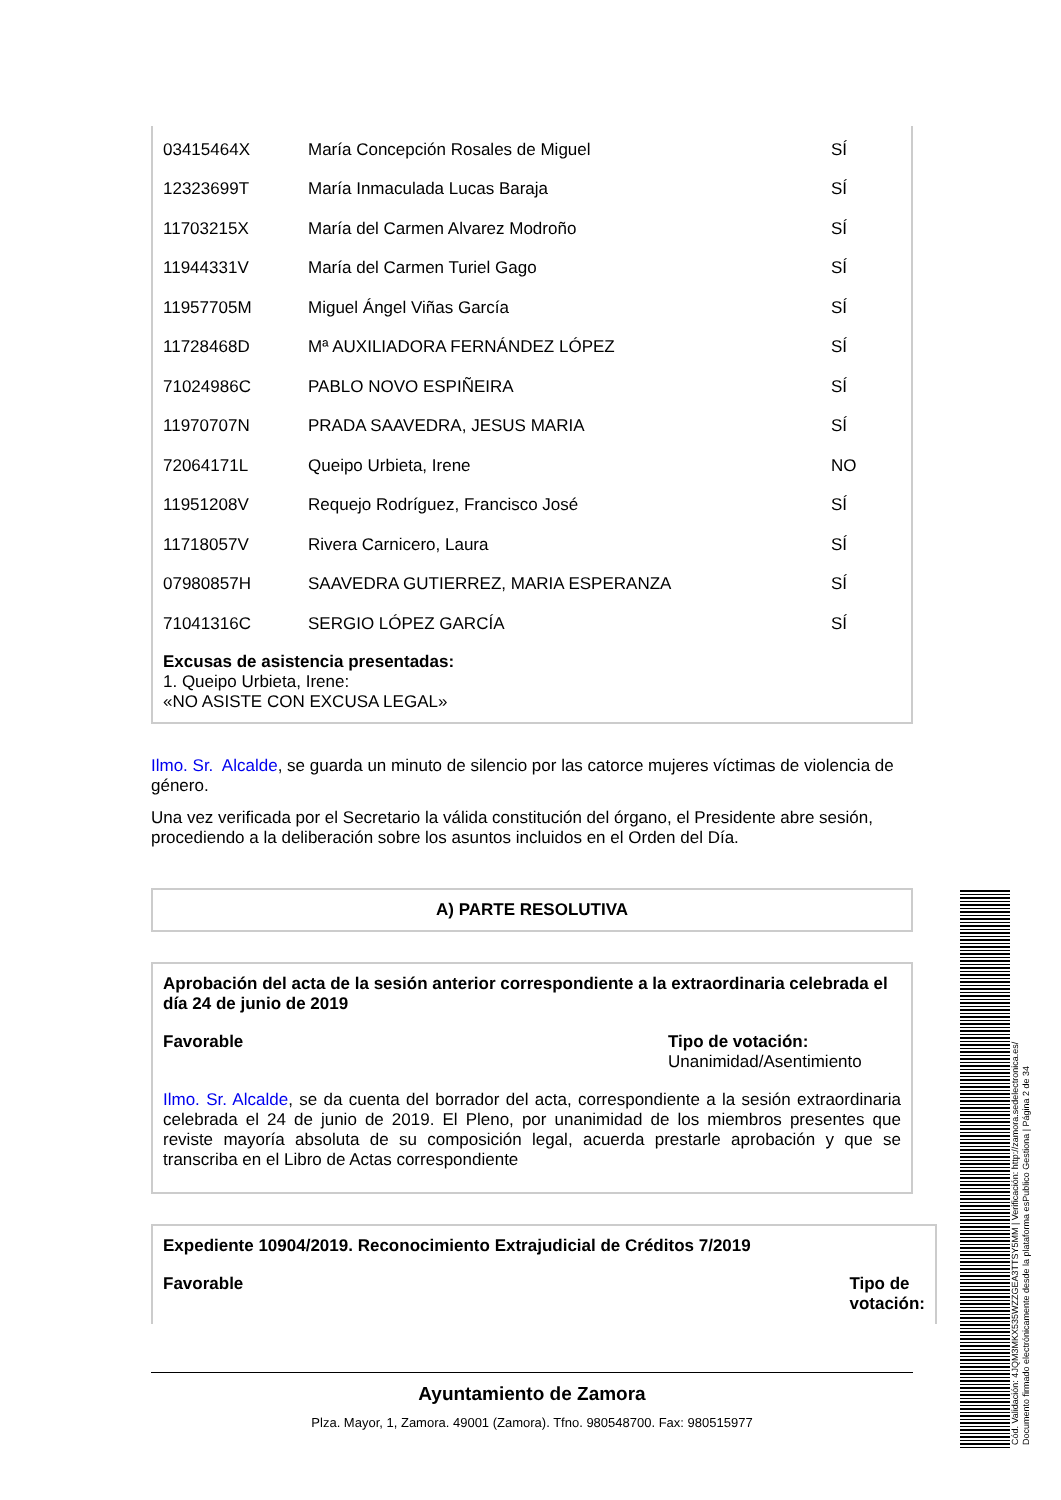| 03415464X | María Concepción Rosales de Miguel | SÍ |
| 12323699T | María Inmaculada Lucas Baraja | SÍ |
| 11703215X | María del Carmen Alvarez Modroño | SÍ |
| 11944331V | María del Carmen Turiel Gago | SÍ |
| 11957705M | Miguel Ángel Viñas García | SÍ |
| 11728468D | Mª AUXILIADORA FERNÁNDEZ LÓPEZ | SÍ |
| 71024986C | PABLO NOVO ESPIÑEIRA | SÍ |
| 11970707N | PRADA SAAVEDRA, JESUS MARIA | SÍ |
| 72064171L | Queipo Urbieta, Irene | NO |
| 11951208V | Requejo Rodríguez, Francisco José | SÍ |
| 11718057V | Rivera Carnicero, Laura | SÍ |
| 07980857H | SAAVEDRA GUTIERREZ, MARIA ESPERANZA | SÍ |
| 71041316C | SERGIO LÓPEZ GARCÍA | SÍ |
Excusas de asistencia presentadas:
1. Queipo Urbieta, Irene:
«NO ASISTE CON EXCUSA LEGAL»
Ilmo. Sr. Alcalde, se guarda un minuto de silencio por las catorce mujeres víctimas de violencia de género.
Una vez verificada por el Secretario la válida constitución del órgano, el Presidente abre sesión, procediendo a la deliberación sobre los asuntos incluidos en el Orden del Día.
A) PARTE RESOLUTIVA
Aprobación del acta de la sesión anterior correspondiente a la extraordinaria celebrada el día 24 de junio de 2019
Favorable Tipo de votación:
Unanimidad/Asentimiento
Ilmo. Sr. Alcalde, se da cuenta del borrador del acta, correspondiente a la sesión extraordinaria celebrada el 24 de junio de 2019. El Pleno, por unanimidad de los miembros presentes que reviste mayoría absoluta de su composición legal, acuerda prestarle aprobación y que se transcriba en el Libro de Actas correspondiente
Expediente 10904/2019. Reconocimiento Extrajudicial de Créditos 7/2019
Favorable Tipo de
votación:
Ayuntamiento de Zamora
Plza. Mayor, 1, Zamora. 49001 (Zamora). Tfno. 980548700. Fax: 980515977
Cód. Validación: 4JQM3MKX535WZZGEA3TTSY5MM | Verificación: http://zamora.sedelectronica.es/
Documento firmado electrónicamente desde la plataforma esPublico Gestiona | Página 2 de 34